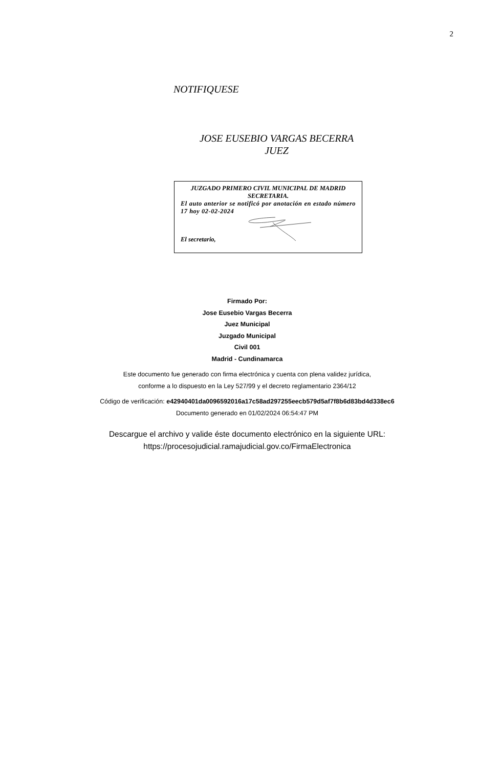2
NOTIFIQUESE
JOSE EUSEBIO VARGAS BECERRA
JUEZ
JUZGADO PRIMERO CIVIL MUNICIPAL DE MADRID
SECRETARIA.
El auto anterior se notificó por anotación en estado número 17 hoy 02-02-2024
El secretario,
Firmado Por:
Jose Eusebio Vargas Becerra
Juez Municipal
Juzgado Municipal
Civil 001
Madrid - Cundinamarca
Este documento fue generado con firma electrónica y cuenta con plena validez jurídica,
conforme a lo dispuesto en la Ley 527/99 y el decreto reglamentario 2364/12
Código de verificación: e42940401da0096592016a17c58ad297255eecb579d5af7f8b6d83bd4d338ec6
Documento generado en 01/02/2024 06:54:47 PM
Descargue el archivo y valide éste documento electrónico en la siguiente URL:
https://procesojudicial.ramajudicial.gov.co/FirmaElectronica